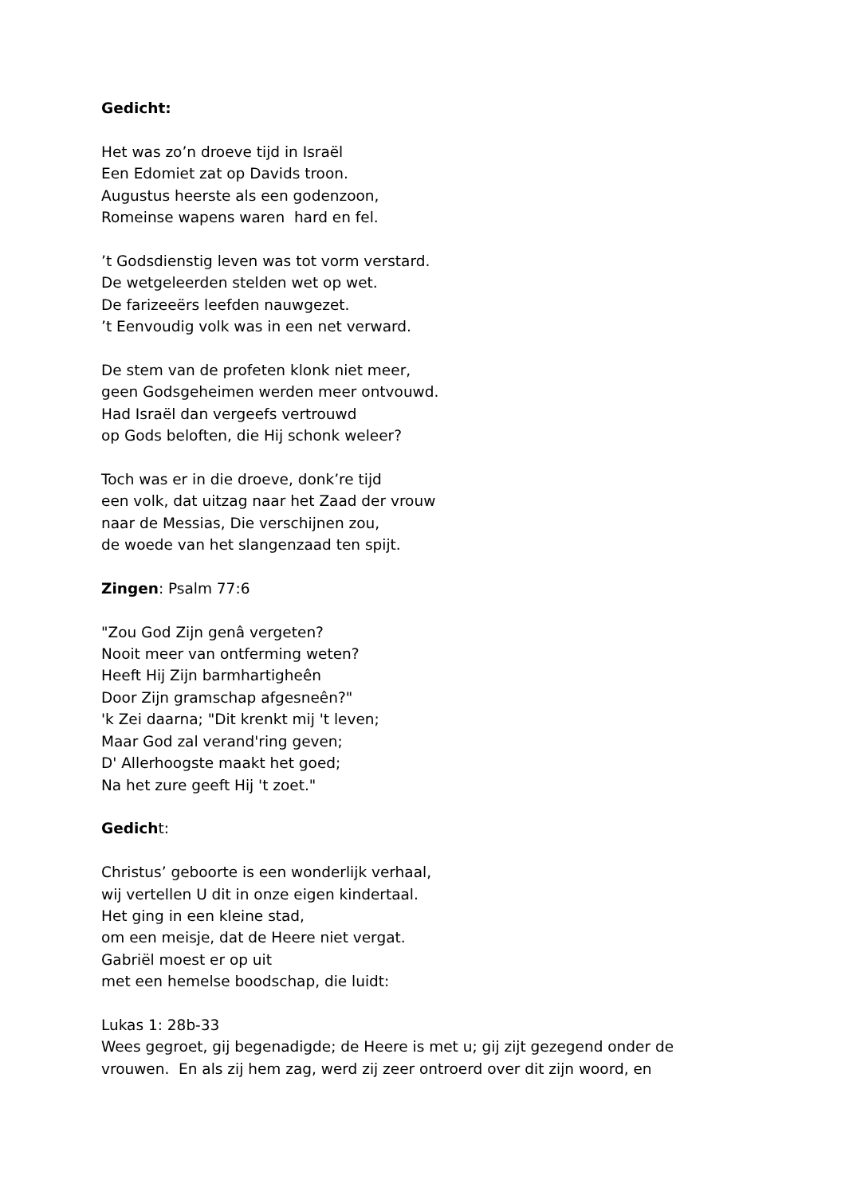Gedicht:
Het was zo’n droeve tijd in Israël
Een Edomiet zat op Davids troon.
Augustus heerste als een godenzoon,
Romeinse wapens waren hard en fel.
’t Godsdienstig leven was tot vorm verstard.
De wetgeleerden stelden wet op wet.
De farizeeërs leefden nauwgezet.
’t Eenvoudig volk was in een net verward.
De stem van de profeten klonk niet meer,
geen Godsgeheimen werden meer ontvouwd.
Had Israël dan vergeefs vertrouwd
op Gods beloften, die Hij schonk weleer?
Toch was er in die droeve, donk’re tijd
een volk, dat uitzag naar het Zaad der vrouw
naar de Messias, Die verschijnen zou,
de woede van het slangenzaad ten spijt.
Zingen: Psalm 77:6
"Zou God Zijn genâ vergeten?
Nooit meer van ontferming weten?
Heeft Hij Zijn barmhartigheên
Door Zijn gramschap afgesneên?"
'k Zei daarna; "Dit krenkt mij 't leven;
Maar God zal verand'ring geven;
D' Allerhoogste maakt het goed;
Na het zure geeft Hij 't zoet."
Gedicht:
Christus’ geboorte is een wonderlijk verhaal,
wij vertellen U dit in onze eigen kindertaal.
Het ging in een kleine stad,
om een meisje, dat de Heere niet vergat.
Gabriël moest er op uit
met een hemelse boodschap, die luidt:
Lukas 1: 28b-33
Wees gegroet, gij begenadigde; de Heere is met u; gij zijt gezegend onder de vrouwen. En als zij hem zag, werd zij zeer ontroerd over dit zijn woord, en